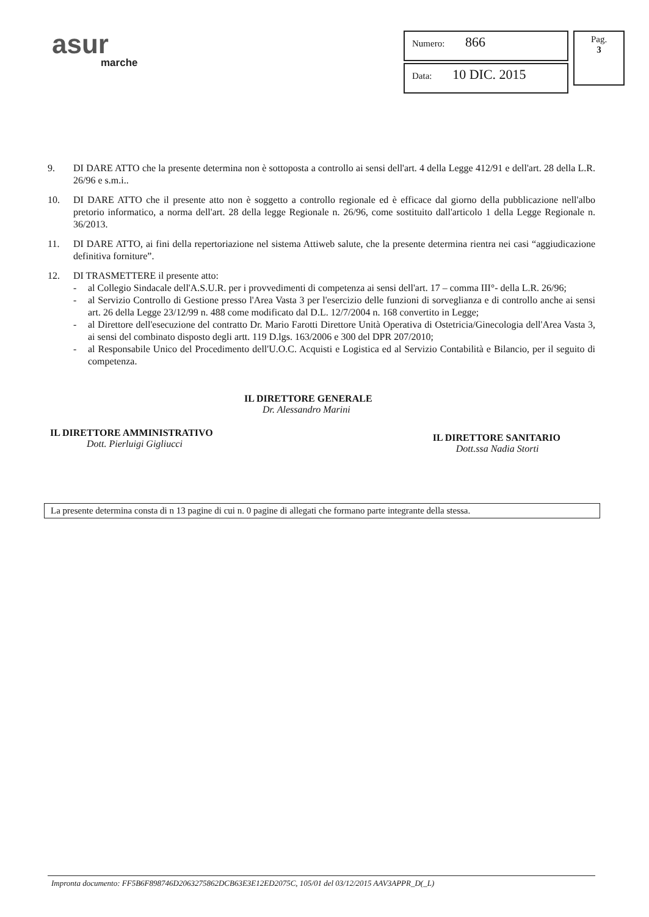asur
marche
Numero: 866
Data: 10 DIC. 2015
Pag.
3
9. DI DARE ATTO che la presente determina non è sottoposta a controllo ai sensi dell'art. 4 della Legge 412/91 e dell'art. 28 della L.R. 26/96 e s.m.i..
10. DI DARE ATTO che il presente atto non è soggetto a controllo regionale ed è efficace dal giorno della pubblicazione nell'albo pretorio informatico, a norma dell'art. 28 della legge Regionale n. 26/96, come sostituito dall'articolo 1 della Legge Regionale n. 36/2013.
11. DI DARE ATTO, ai fini della repertoriazione nel sistema Attiweb salute, che la presente determina rientra nei casi “aggiudicazione definitiva forniture”.
12. DI TRASMETTERE il presente atto:
- al Collegio Sindacale dell'A.S.U.R. per i provvedimenti di competenza ai sensi dell'art. 17 – comma III°- della L.R. 26/96;
- al Servizio Controllo di Gestione presso l'Area Vasta 3 per l'esercizio delle funzioni di sorveglianza e di controllo anche ai sensi art. 26 della Legge 23/12/99 n. 488 come modificato dal D.L. 12/7/2004 n. 168 convertito in Legge;
- al Direttore dell'esecuzione del contratto Dr. Mario Farotti Direttore Unità Operativa di Ostetricia/Ginecologia dell'Area Vasta 3, ai sensi del combinato disposto degli artt. 119 D.lgs. 163/2006 e 300 del DPR 207/2010;
- al Responsabile Unico del Procedimento dell'U.O.C. Acquisti e Logistica ed al Servizio Contabilità e Bilancio, per il seguito di competenza.
IL DIRETTORE GENERALE
Dr. Alessandro Marini
IL DIRETTORE AMMINISTRATIVO
Dott. Pierluigi Gigliucci
IL DIRETTORE SANITARIO
Dott.ssa Nadia Storti
La presente determina consta di n 13 pagine di cui n. 0 pagine di allegati che formano parte integrante della stessa.
Impronta documento: FF5B6F898746D2063275862DCB63E3E12ED2075C, 105/01 del 03/12/2015 AAV3APPR_D(_L)